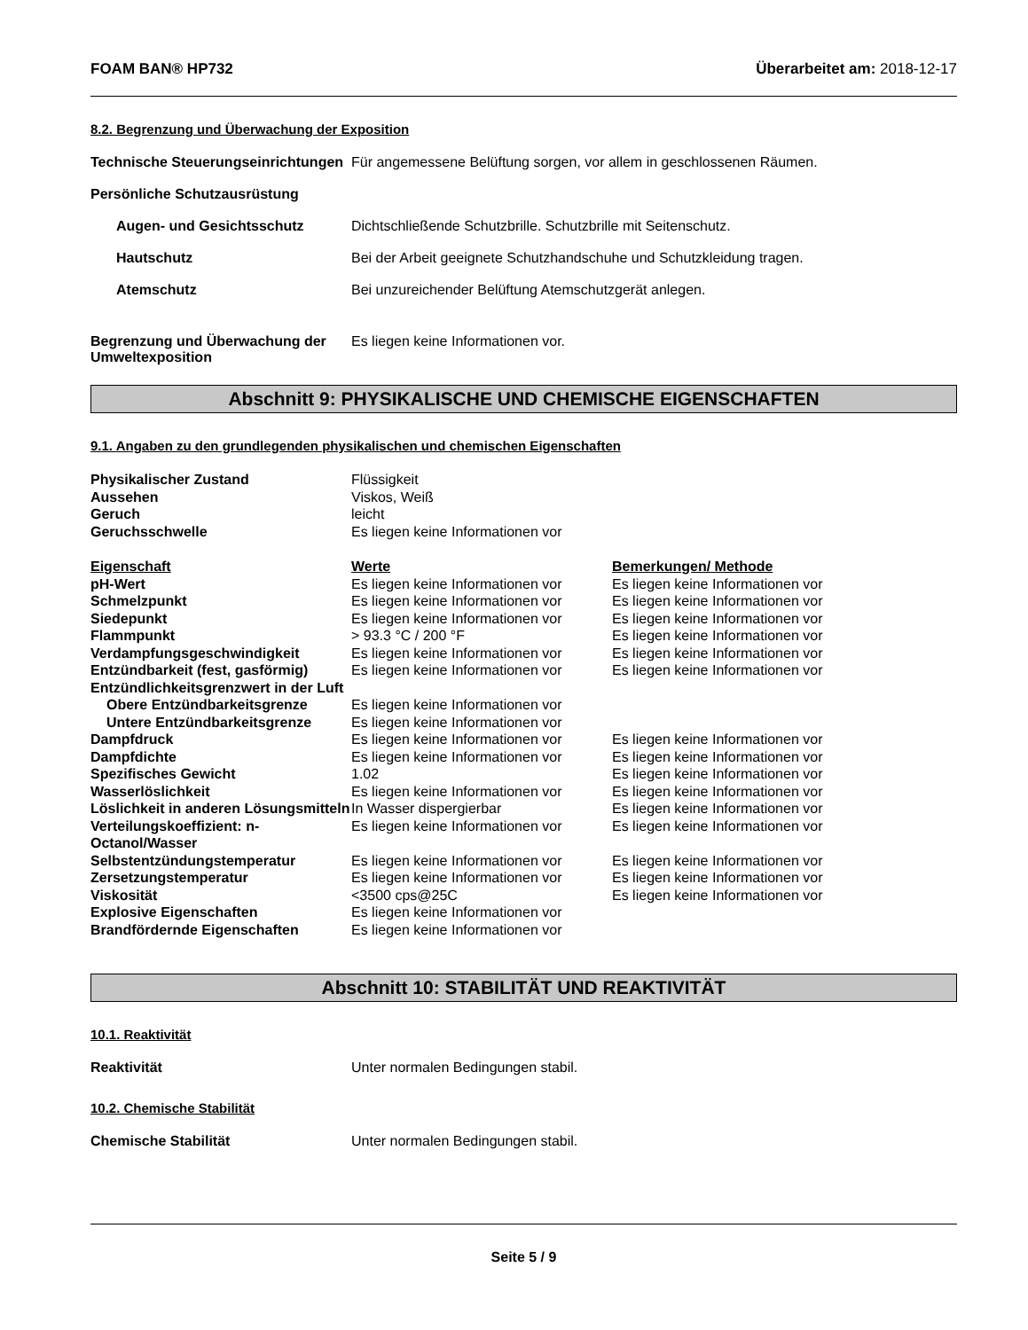FOAM BAN® HP732 Überarbeitet am: 2018-12-17
8.2. Begrenzung und Überwachung der Exposition
Technische Steuerungseinrichtungen
Für angemessene Belüftung sorgen, vor allem in geschlossenen Räumen.
Persönliche Schutzausrüstung
Augen- und Gesichtsschutz Dichtschließende Schutzbrille. Schutzbrille mit Seitenschutz.
Hautschutz Bei der Arbeit geeignete Schutzhandschuhe und Schutzkleidung tragen.
Atemschutz Bei unzureichender Belüftung Atemschutzgerät anlegen.
Begrenzung und Überwachung der Umweltexposition
Es liegen keine Informationen vor.
Abschnitt 9: PHYSIKALISCHE UND CHEMISCHE EIGENSCHAFTEN
9.1. Angaben zu den grundlegenden physikalischen und chemischen Eigenschaften
| Physikalischer Zustand | Flüssigkeit |
| Aussehen | Viskos, Weiß |
| Geruch | leicht |
| Geruchsschwelle | Es liegen keine Informationen vor |
| Eigenschaft | Werte | Bemerkungen/ Methode |
| --- | --- | --- |
| pH-Wert | Es liegen keine Informationen vor | Es liegen keine Informationen vor |
| Schmelzpunkt | Es liegen keine Informationen vor | Es liegen keine Informationen vor |
| Siedepunkt | Es liegen keine Informationen vor | Es liegen keine Informationen vor |
| Flammpunkt | > 93.3 °C / 200 °F | Es liegen keine Informationen vor |
| Verdampfungsgeschwindigkeit | Es liegen keine Informationen vor | Es liegen keine Informationen vor |
| Entzündbarkeit (fest, gasförmig) | Es liegen keine Informationen vor | Es liegen keine Informationen vor |
| Entzündlichkeitsgrenzwert in der Luft | | |
| Obere Entzündbarkeitsgrenze | Es liegen keine Informationen vor | |
| Untere Entzündbarkeitsgrenze | Es liegen keine Informationen vor | |
| Dampfdruck | Es liegen keine Informationen vor | Es liegen keine Informationen vor |
| Dampfdichte | Es liegen keine Informationen vor | Es liegen keine Informationen vor |
| Spezifisches Gewicht | 1.02 | Es liegen keine Informationen vor |
| Wasserlöslichkeit | Es liegen keine Informationen vor | Es liegen keine Informationen vor |
| Löslichkeit in anderen Lösungsmitteln | In Wasser dispergierbar | Es liegen keine Informationen vor |
| Verteilungskoeffizient: n-Octanol/Wasser | Es liegen keine Informationen vor | Es liegen keine Informationen vor |
| Selbstentzündungstemperatur | Es liegen keine Informationen vor | Es liegen keine Informationen vor |
| Zersetzungstemperatur | Es liegen keine Informationen vor | Es liegen keine Informationen vor |
| Viskosität | <3500 cps@25C | Es liegen keine Informationen vor |
| Explosive Eigenschaften | Es liegen keine Informationen vor | |
| Brandfördernde Eigenschaften | Es liegen keine Informationen vor | |
Abschnitt 10: STABILITÄT UND REAKTIVITÄT
10.1. Reaktivität
Reaktivität Unter normalen Bedingungen stabil.
10.2. Chemische Stabilität
Chemische Stabilität Unter normalen Bedingungen stabil.
Seite 5 / 9